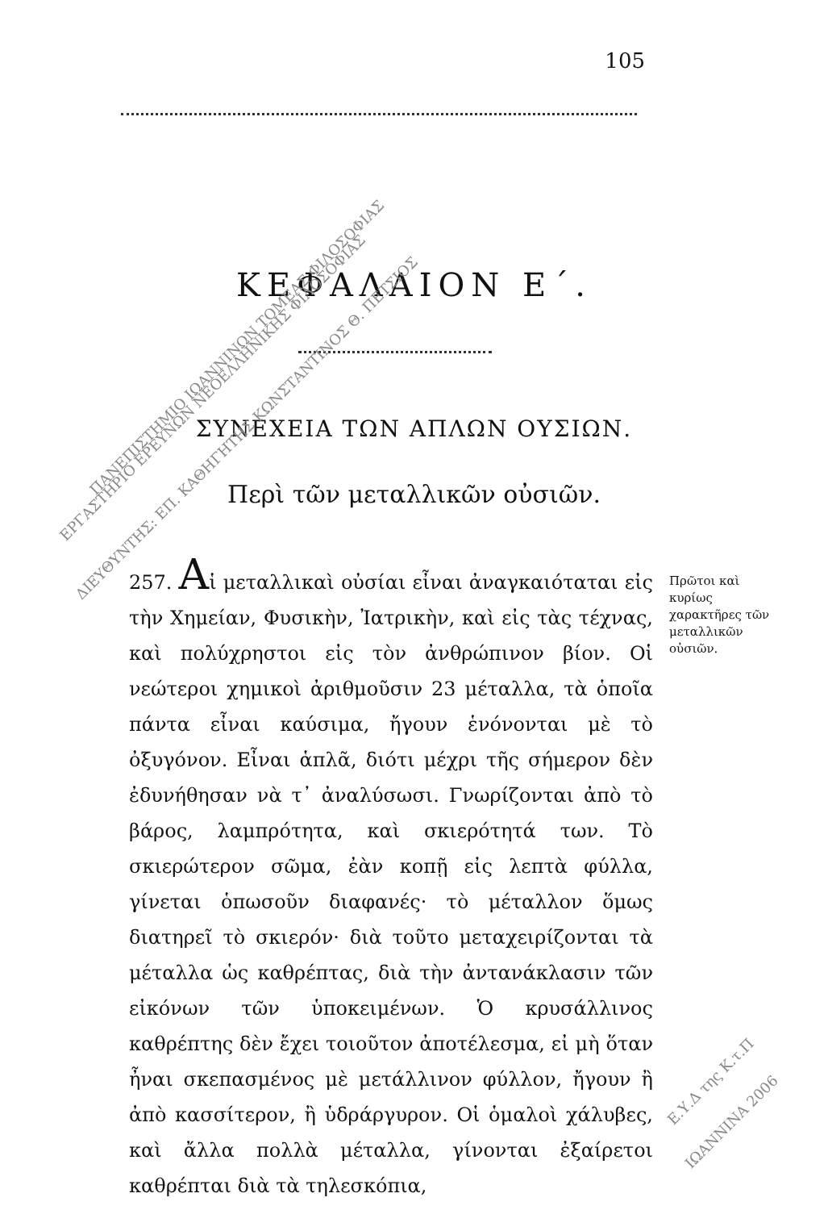105
ΚΕΦΑΛΑΙΟΝ Ε΄.
ΣΥΝΕΧΕΙΑ ΤΩΝ ΑΠΛΩΝ ΟΥΣΙΩΝ.
Περὶ τῶν μεταλλικῶν οὐσιῶν.
257. Αἱ μεταλλικαὶ οὐσίαι εἶναι ἀναγκαιόταται εἰς τὴν Χημείαν, Φυσικὴν, Ἰατρικὴν, καὶ εἰς τὰς τέχνας, καὶ πολύχρηστοι εἰς τὸν ἀνθρώπινον βίον. Οἱ νεώτεροι χημικοὶ ἀριθμοῦσιν 23 μέταλλα, τὰ ὁποῖα πάντα εἶναι καύσιμα, ἤγουν ἑνόνονται μὲ τὸ ὀξυγόνον. Εἶναι ἁπλᾶ, διότι μέχρι τῆς σήμερον δὲν ἐδυνήθησαν νὰ τ᾽ ἀναλύσωσι. Γνωρίζονται ἀπὸ τὸ βάρος, λαμπρότητα, καὶ σκιερότητά των. Τὸ σκιερώτερον σῶμα, ἐὰν κοπῇ εἰς λεπτὰ φύλλα, γίνεται ὁπωσοῦν διαφανές· τὸ μέταλλον ὅμως διατηρεῖ τὸ σκιερόν· διὰ τοῦτο μεταχειρίζονται τὰ μέταλλα ὡς καθρέπτας, διὰ τὴν ἀντανάκλασιν τῶν εἰκόνων τῶν ὑποκειμένων. Ὁ κρυσάλλινος καθρέπτης δὲν ἔχει τοιοῦτον ἀποτέλεσμα, εἰ μὴ ὅταν ἦναι σκεπασμένος μὲ μετάλλινον φύλλον, ἤγουν ἢ ἀπὸ κασσίτερον, ἢ ὑδράργυρον. Οἱ ὁμαλοὶ χάλυβες, καὶ ἄλλα πολλὰ μέταλλα, γίνονται ἐξαίρετοι καθρέπται διὰ τὰ τηλεσκόπια,
Πρῶτοι καὶ κυρίως χαρακτῆρες τῶν μεταλλικῶν οὐσιῶν.
ΠΑΝΕΠΙΣΤΗΜΙΟ ΙΩΑΝΝΙΝΩΝ ΤΟΜΕΑΣ ΦΙΛΟΣΟΦΙΑΣ
ΕΡΓΑΣΤΗΡΙΟ ΕΡΕΥΝΩΝ ΝΕΟΕΛΛΗΝΙΚΗΣ ΦΙΛΟΣΟΦΙΑΣ
ΔΙΕΥΘΥΝΤΗΣ: ΕΠ. ΚΑΘΗΓΗΤΗΣ ΚΩΝΣΤΑΝΤΙΝΟΣ Θ. ΠΕΤΣΙΟΣ
Ε.Υ.Δ της Κ.τ.Π
ΙΩΑΝΝΙΝΑ 2006